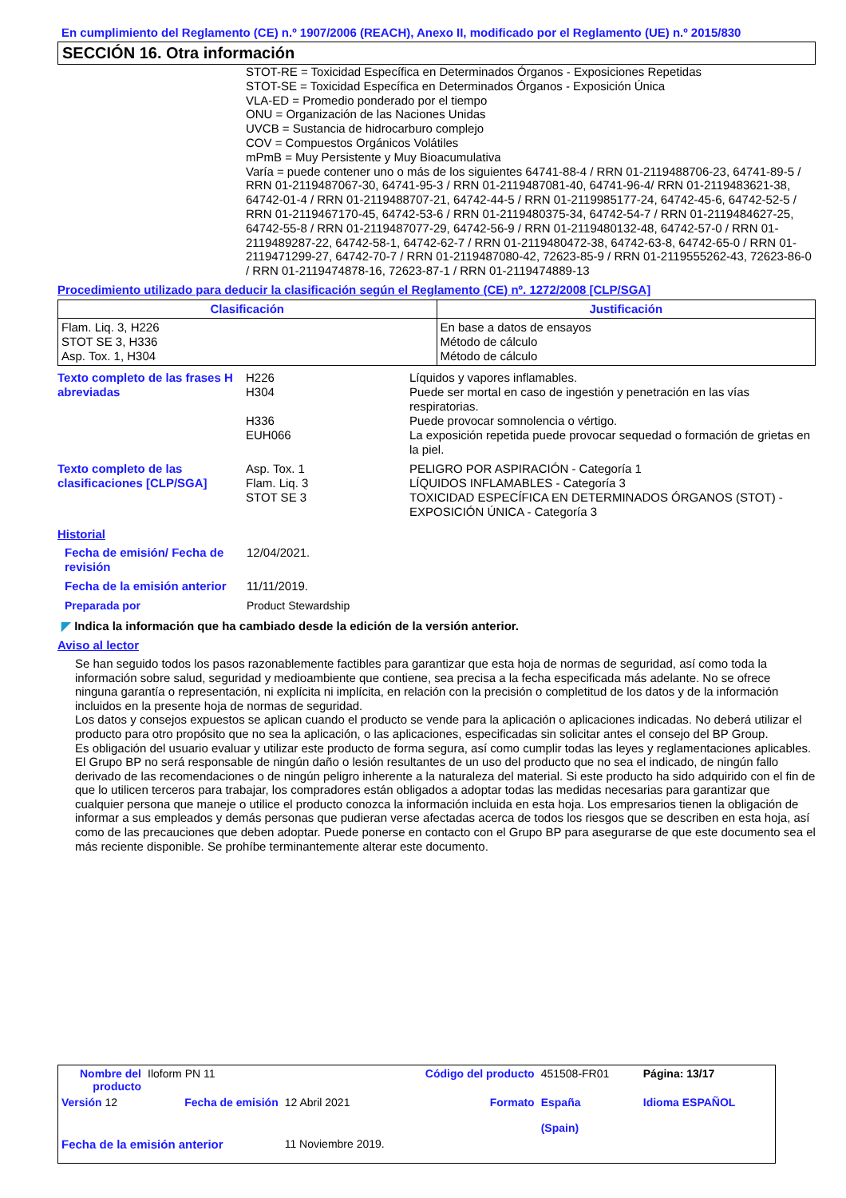En cumplimiento del Reglamento (CE) n.º 1907/2006 (REACH), Anexo II, modificado por el Reglamento (UE) n.º 2015/830
SECCIÓN 16. Otra información
STOT-RE = Toxicidad Específica en Determinados Órganos - Exposiciones Repetidas
STOT-SE = Toxicidad Específica en Determinados Órganos - Exposición Única
VLA-ED = Promedio ponderado por el tiempo
ONU = Organización de las Naciones Unidas
UVCB = Sustancia de hidrocarburo complejo
COV = Compuestos Orgánicos Volátiles
mPmB = Muy Persistente y Muy Bioacumulativa
Varía = puede contener uno o más de los siguientes 64741-88-4 / RRN 01-2119488706-23, 64741-89-5 / RRN 01-2119487067-30, 64741-95-3 / RRN 01-2119487081-40, 64741-96-4/ RRN 01-2119483621-38, 64742-01-4 / RRN 01-2119488707-21, 64742-44-5 / RRN 01-2119985177-24, 64742-45-6, 64742-52-5 / RRN 01-2119467170-45, 64742-53-6 / RRN 01-2119480375-34, 64742-54-7 / RRN 01-2119484627-25, 64742-55-8 / RRN 01-2119487077-29, 64742-56-9 / RRN 01-2119480132-48, 64742-57-0 / RRN 01-2119489287-22, 64742-58-1, 64742-62-7 / RRN 01-2119480472-38, 64742-63-8, 64742-65-0 / RRN 01-2119471299-27, 64742-70-7 / RRN 01-2119487080-42, 72623-85-9 / RRN 01-2119555262-43, 72623-86-0 / RRN 01-2119474878-16, 72623-87-1 / RRN 01-2119474889-13
Procedimiento utilizado para deducir la clasificación según el Reglamento (CE) nº. 1272/2008 [CLP/SGA]
| Clasificación | Justificación |
| --- | --- |
| Flam. Liq. 3, H226 STOT SE 3, H336 Asp. Tox. 1, H304 | En base a datos de ensayos Método de cálculo Método de cálculo |
| Texto completo de las frases H abreviadas | H226 H304 H336 EUH066 | Líquidos y vapores inflamables. Puede ser mortal en caso de ingestión y penetración en las vías respiratorias. Puede provocar somnolencia o vértigo. La exposición repetida puede provocar sequedad o formación de grietas en la piel. |
| Texto completo de las clasificaciones [CLP/SGA] | Asp. Tox. 1 Flam. Liq. 3 STOT SE 3 | PELIGRO POR ASPIRACIÓN - Categoría 1 LÍQUIDOS INFLAMABLES - Categoría 3 TOXICIDAD ESPECÍFICA EN DETERMINADOS ÓRGANOS (STOT) - EXPOSICIÓN ÚNICA - Categoría 3 |
Historial
| Fecha de emisión/ Fecha de revisión | 12/04/2021. |
| Fecha de la emisión anterior | 11/11/2019. |
| Preparada por | Product Stewardship |
◤ Indica la información que ha cambiado desde la edición de la versión anterior.
Aviso al lector
Se han seguido todos los pasos razonablemente factibles para garantizar que esta hoja de normas de seguridad, así como toda la información sobre salud, seguridad y medioambiente que contiene, sea precisa a la fecha especificada más adelante. No se ofrece ninguna garantía o representación, ni explícita ni implícita, en relación con la precisión o completitud de los datos y de la información incluidos en la presente hoja de normas de seguridad.
Los datos y consejos expuestos se aplican cuando el producto se vende para la aplicación o aplicaciones indicadas. No deberá utilizar el producto para otro propósito que no sea la aplicación, o las aplicaciones, especificadas sin solicitar antes el consejo del BP Group.
Es obligación del usuario evaluar y utilizar este producto de forma segura, así como cumplir todas las leyes y reglamentaciones aplicables. El Grupo BP no será responsable de ningún daño o lesión resultantes de un uso del producto que no sea el indicado, de ningún fallo derivado de las recomendaciones o de ningún peligro inherente a la naturaleza del material. Si este producto ha sido adquirido con el fin de que lo utilicen terceros para trabajar, los compradores están obligados a adoptar todas las medidas necesarias para garantizar que cualquier persona que maneje o utilice el producto conozca la información incluida en esta hoja. Los empresarios tienen la obligación de informar a sus empleados y demás personas que pudieran verse afectadas acerca de todos los riesgos que se describen en esta hoja, así como de las precauciones que deben adoptar. Puede ponerse en contacto con el Grupo BP para asegurarse de que este documento sea el más reciente disponible. Se prohíbe terminantemente alterar este documento.
| Nombre del producto | Iloform PN 11 | | Código del producto | 451508-FR01 | Página: 13/17 |
| Versión 12 | Fecha de emisión | 12 Abril 2021 | Formato | España (Spain) | Idioma ESPAÑOL |
| Fecha de la emisión anterior | | 11 Noviembre 2019. | | | |